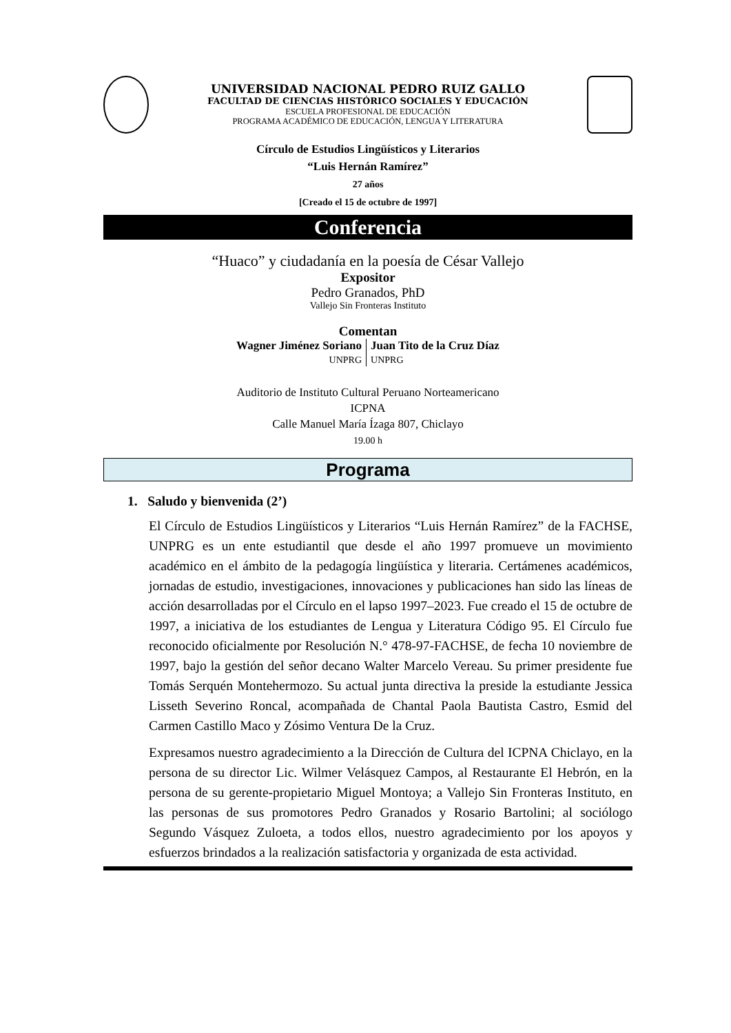UNIVERSIDAD NACIONAL PEDRO RUIZ GALLO
FACULTAD DE CIENCIAS HISTÓRICO SOCIALES Y EDUCACIÓN
ESCUELA PROFESIONAL DE EDUCACIÓN
PROGRAMA ACADÉMICO DE EDUCACIÓN, LENGUA Y LITERATURA
Círculo de Estudios Lingüísticos y Literarios
“Luis Hernán Ramírez”
27 años
[Creado el 15 de octubre de 1997]
Conferencia
“Huaco” y ciudadanía en la poesía de César Vallejo
Expositor
Pedro Granados, PhD
Vallejo Sin Fronteras Instituto
Comentan
Wagner Jiménez Soriano
UNPRG
Juan Tito de la Cruz Díaz
UNPRG
Auditorio de Instituto Cultural Peruano Norteamericano
ICPNA
Calle Manuel María Ízaga 807, Chiclayo
19.00 h
Programa
1. Saludo y bienvenida (2’)
El Círculo de Estudios Lingüísticos y Literarios “Luis Hernán Ramírez” de la FACHSE, UNPRG es un ente estudiantil que desde el año 1997 promueve un movimiento académico en el ámbito de la pedagogía lingüística y literaria. Certámenes académicos, jornadas de estudio, investigaciones, innovaciones y publicaciones han sido las líneas de acción desarrolladas por el Círculo en el lapso 1997–2023. Fue creado el 15 de octubre de 1997, a iniciativa de los estudiantes de Lengua y Literatura Código 95. El Círculo fue reconocido oficialmente por Resolución N.° 478-97-FACHSE, de fecha 10 noviembre de 1997, bajo la gestión del señor decano Walter Marcelo Vereau. Su primer presidente fue Tomás Serquén Montehermozo. Su actual junta directiva la preside la estudiante Jessica Lisseth Severino Roncal, acompañada de Chantal Paola Bautista Castro, Esmid del Carmen Castillo Maco y Zósimo Ventura De la Cruz.
Expresamos nuestro agradecimiento a la Dirección de Cultura del ICPNA Chiclayo, en la persona de su director Lic. Wilmer Velásquez Campos, al Restaurante El Hebrón, en la persona de su gerente-propietario Miguel Montoya; a Vallejo Sin Fronteras Instituto, en las personas de sus promotores Pedro Granados y Rosario Bartolini; al sociólogo Segundo Vásquez Zuloeta, a todos ellos, nuestro agradecimiento por los apoyos y esfuerzos brindados a la realización satisfactoria y organizada de esta actividad.